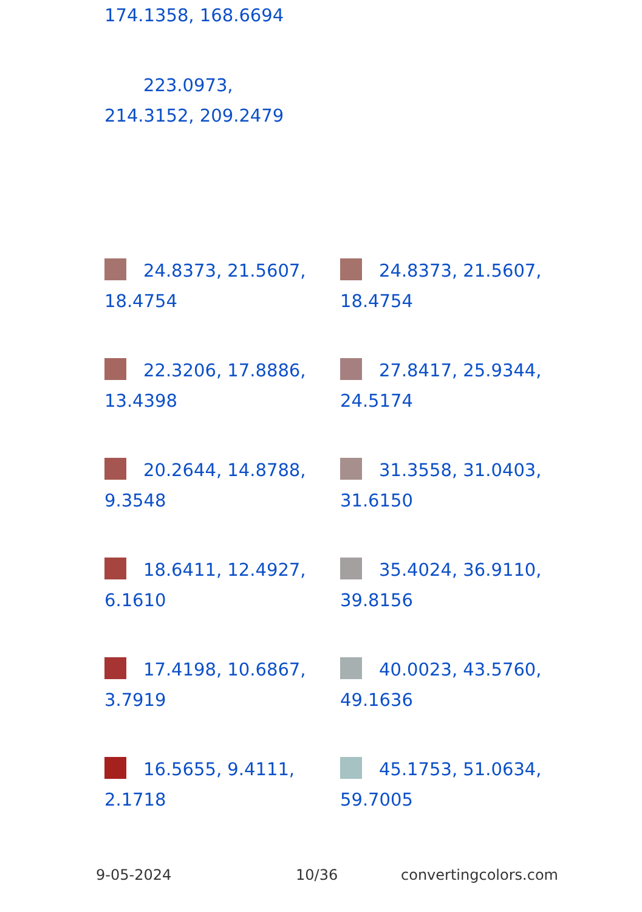174.1358, 168.6694
223.0973,
214.3152, 209.2479
24.8373, 21.5607, 18.4754
24.8373, 21.5607, 18.4754
22.3206, 17.8886, 13.4398
27.8417, 25.9344, 24.5174
20.2644, 14.8788, 9.3548
31.3558, 31.0403, 31.6150
18.6411, 12.4927, 6.1610
35.4024, 36.9110, 39.8156
17.4198, 10.6867, 3.7919
40.0023, 43.5760, 49.1636
16.5655, 9.4111, 2.1718
45.1753, 51.0634, 59.7005
9-05-2024 10/36 convertingcolors.com